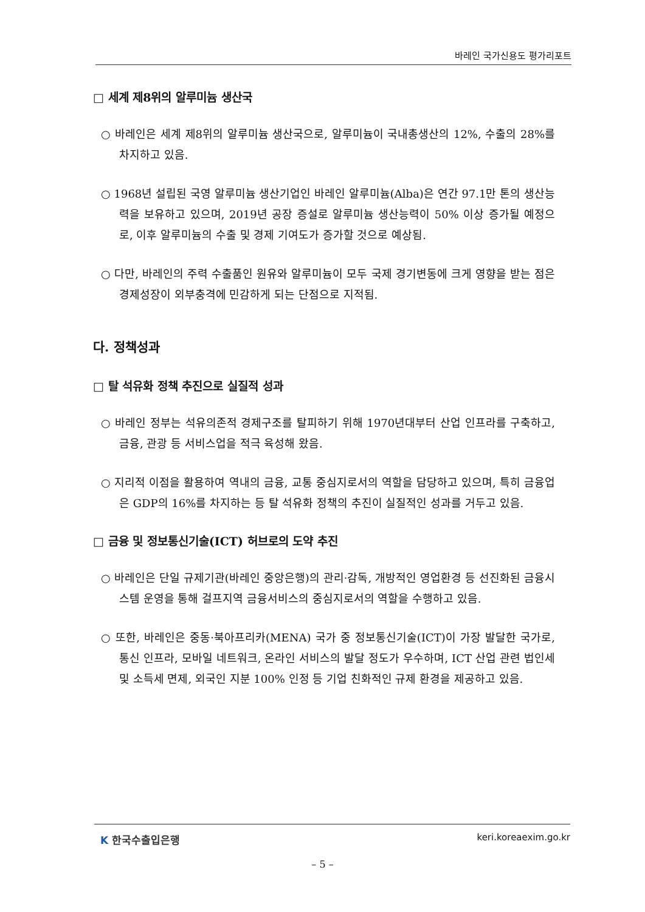바레인 국가신용도 평가리포트
□ 세계 제8위의 알루미늄 생산국
○ 바레인은 세계 제8위의 알루미늄 생산국으로, 알루미늄이 국내총생산의 12%, 수출의 28%를 차지하고 있음.
○ 1968년 설립된 국영 알루미늄 생산기업인 바레인 알루미늄(Alba)은 연간 97.1만 톤의 생산능력을 보유하고 있으며, 2019년 공장 증설로 알루미늄 생산능력이 50% 이상 증가될 예정으로, 이후 알루미늄의 수출 및 경제 기여도가 증가할 것으로 예상됨.
○ 다만, 바레인의 주력 수출품인 원유와 알루미늄이 모두 국제 경기변동에 크게 영향을 받는 점은 경제성장이 외부충격에 민감하게 되는 단점으로 지적됨.
다. 정책성과
□ 탈 석유화 정책 추진으로 실질적 성과
○ 바레인 정부는 석유의존적 경제구조를 탈피하기 위해 1970년대부터 산업 인프라를 구축하고, 금융, 관광 등 서비스업을 적극 육성해 왔음.
○ 지리적 이점을 활용하여 역내의 금융, 교통 중심지로서의 역할을 담당하고 있으며, 특히 금융업은 GDP의 16%를 차지하는 등 탈 석유화 정책의 추진이 실질적인 성과를 거두고 있음.
□ 금융 및 정보통신기술(ICT) 허브로의 도약 추진
○ 바레인은 단일 규제기관(바레인 중앙은행)의 관리·감독, 개방적인 영업환경 등 선진화된 금융시스템 운영을 통해 걸프지역 금융서비스의 중심지로서의 역할을 수행하고 있음.
○ 또한, 바레인은 중동·북아프리카(MENA) 국가 중 정보통신기술(ICT)이 가장 발달한 국가로, 통신 인프라, 모바일 네트워크, 온라인 서비스의 발달 정도가 우수하며, ICT 산업 관련 법인세 및 소득세 면제, 외국인 지분 100% 인정 등 기업 친화적인 규제 환경을 제공하고 있음.
K 한국수출입은행 keri.koreaexim.go.kr
– 5 –